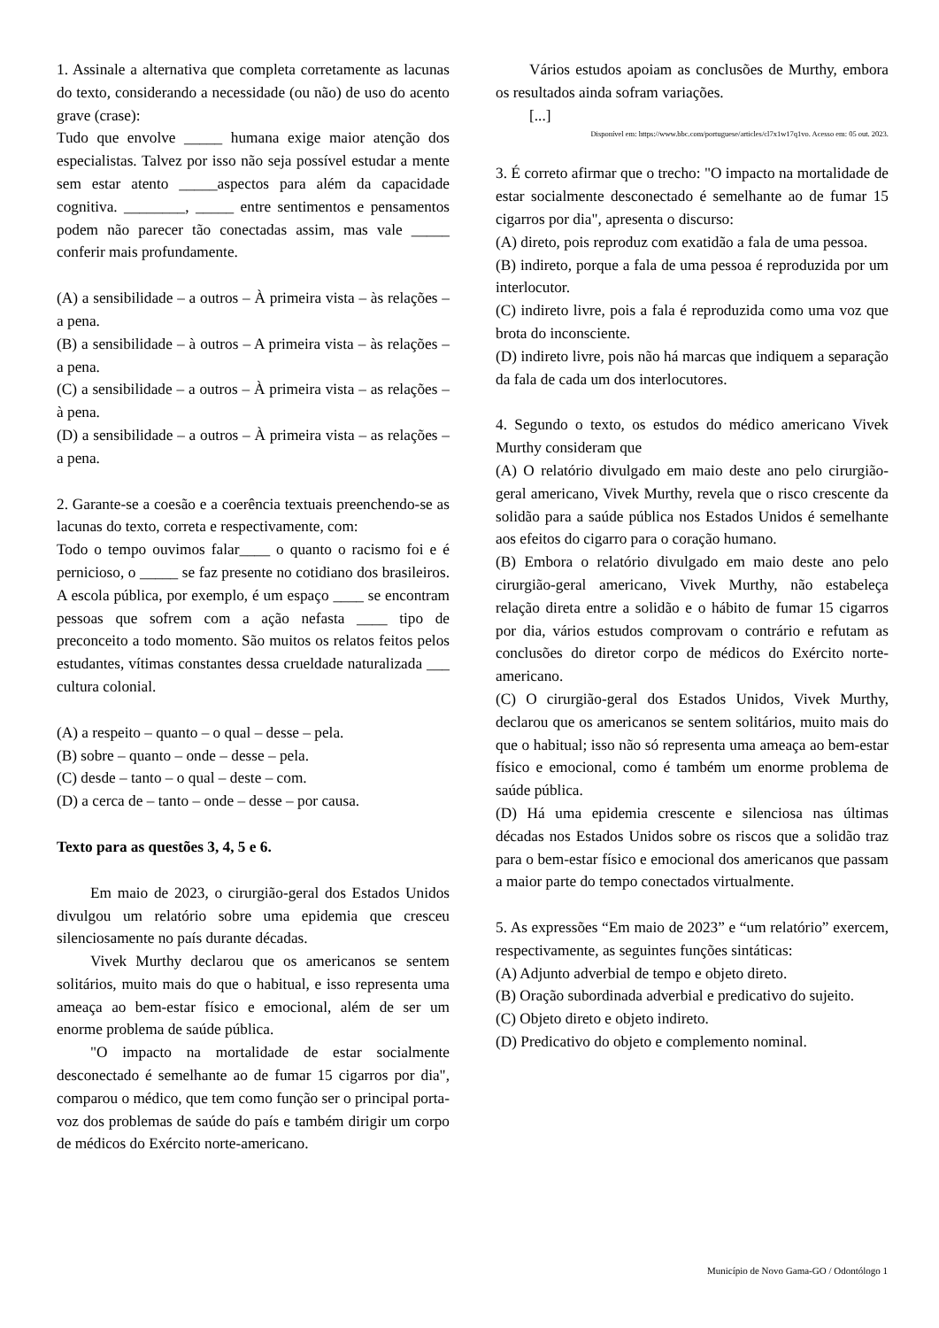1. Assinale a alternativa que completa corretamente as lacunas do texto, considerando a necessidade (ou não) de uso do acento grave (crase):
Tudo que envolve _____ humana exige maior atenção dos especialistas. Talvez por isso não seja possível estudar a mente sem estar atento _____aspectos para além da capacidade cognitiva. ________, _____ entre sentimentos e pensamentos podem não parecer tão conectadas assim, mas vale _____ conferir mais profundamente.
(A) a sensibilidade – a outros – À primeira vista – às relações – a pena.
(B) a sensibilidade – à outros – A primeira vista – às relações – a pena.
(C) a sensibilidade – a outros – À primeira vista – as relações – à pena.
(D) a sensibilidade – a outros – À primeira vista – as relações – a pena.
2. Garante-se a coesão e a coerência textuais preenchendo-se as lacunas do texto, correta e respectivamente, com:
Todo o tempo ouvimos falar____ o quanto o racismo foi e é pernicioso, o _____ se faz presente no cotidiano dos brasileiros. A escola pública, por exemplo, é um espaço ____ se encontram pessoas que sofrem com a ação nefasta ____ tipo de preconceito a todo momento. São muitos os relatos feitos pelos estudantes, vítimas constantes dessa crueldade naturalizada ___ cultura colonial.
(A) a respeito – quanto – o qual – desse – pela.
(B) sobre – quanto – onde – desse – pela.
(C) desde – tanto – o qual – deste – com.
(D) a cerca de – tanto – onde – desse – por causa.
Texto para as questões 3, 4, 5 e 6.
Em maio de 2023, o cirurgião-geral dos Estados Unidos divulgou um relatório sobre uma epidemia que cresceu silenciosamente no país durante décadas.
Vivek Murthy declarou que os americanos se sentem solitários, muito mais do que o habitual, e isso representa uma ameaça ao bem-estar físico e emocional, além de ser um enorme problema de saúde pública.
"O impacto na mortalidade de estar socialmente desconectado é semelhante ao de fumar 15 cigarros por dia", comparou o médico, que tem como função ser o principal porta-voz dos problemas de saúde do país e também dirigir um corpo de médicos do Exército norte-americano.
Vários estudos apoiam as conclusões de Murthy, embora os resultados ainda sofram variações.
[...]
Disponível em: https://www.bbc.com/portuguese/articles/cl7x1w17q1vo. Acesso em: 05 out. 2023.
3. É correto afirmar que o trecho: "O impacto na mortalidade de estar socialmente desconectado é semelhante ao de fumar 15 cigarros por dia", apresenta o discurso:
(A) direto, pois reproduz com exatidão a fala de uma pessoa.
(B) indireto, porque a fala de uma pessoa é reproduzida por um interlocutor.
(C) indireto livre, pois a fala é reproduzida como uma voz que brota do inconsciente.
(D) indireto livre, pois não há marcas que indiquem a separação da fala de cada um dos interlocutores.
4. Segundo o texto, os estudos do médico americano Vivek Murthy consideram que
(A) O relatório divulgado em maio deste ano pelo cirurgião-geral americano, Vivek Murthy, revela que o risco crescente da solidão para a saúde pública nos Estados Unidos é semelhante aos efeitos do cigarro para o coração humano.
(B) Embora o relatório divulgado em maio deste ano pelo cirurgião-geral americano, Vivek Murthy, não estabeleça relação direta entre a solidão e o hábito de fumar 15 cigarros por dia, vários estudos comprovam o contrário e refutam as conclusões do diretor corpo de médicos do Exército norte-americano.
(C) O cirurgião-geral dos Estados Unidos, Vivek Murthy, declarou que os americanos se sentem solitários, muito mais do que o habitual; isso não só representa uma ameaça ao bem-estar físico e emocional, como é também um enorme problema de saúde pública.
(D) Há uma epidemia crescente e silenciosa nas últimas décadas nos Estados Unidos sobre os riscos que a solidão traz para o bem-estar físico e emocional dos americanos que passam a maior parte do tempo conectados virtualmente.
5. As expressões “Em maio de 2023” e “um relatório” exercem, respectivamente, as seguintes funções sintáticas:
(A) Adjunto adverbial de tempo e objeto direto.
(B) Oração subordinada adverbial e predicativo do sujeito.
(C) Objeto direto e objeto indireto.
(D) Predicativo do objeto e complemento nominal.
Município de Novo Gama-GO / Odontólogo 1